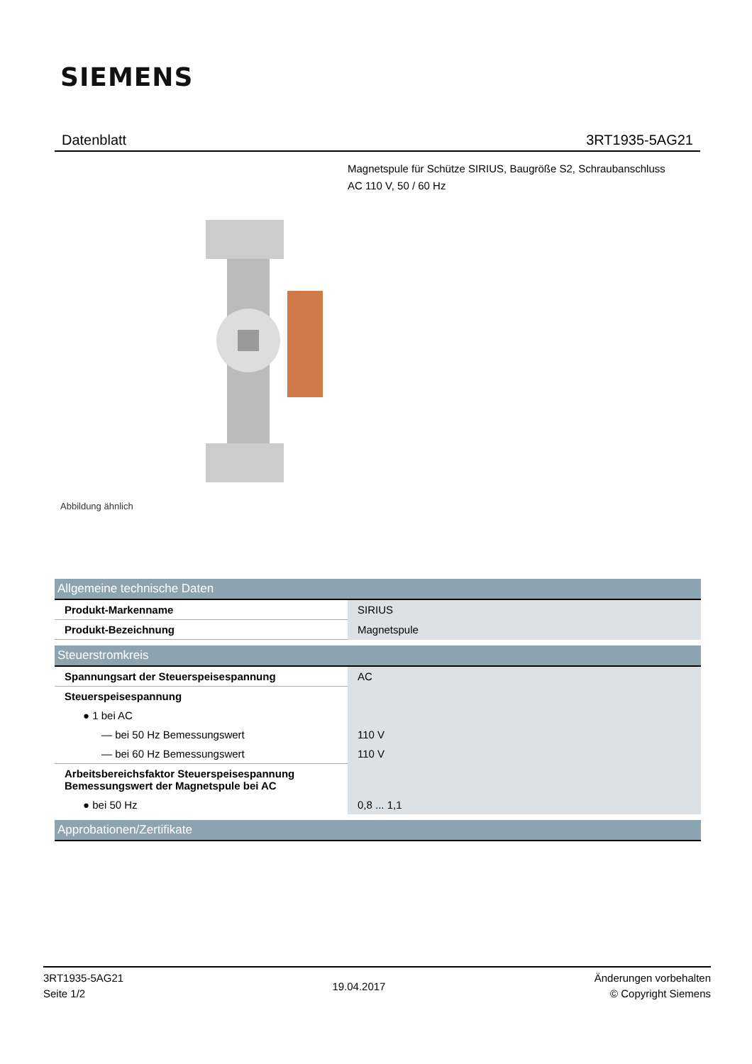SIEMENS
Datenblatt 3RT1935-5AG21
Magnetspule für Schütze SIRIUS, Baugröße S2, Schraubanschluss
AC 110 V, 50 / 60 Hz
Abbildung ähnlich
| Allgemeine technische Daten | |
| --- | --- |
| Produkt-Markenname | SIRIUS |
| Produkt-Bezeichnung | Magnetspule |
| Steuerstromkreis | |
| Spannungsart der Steuerspeisespannung | AC |
| Steuerspeisespannung | |
| ● 1 bei AC | |
| — bei 50 Hz Bemessungswert | 110 V |
| — bei 60 Hz Bemessungswert | 110 V |
| Arbeitsbereichsfaktor Steuerspeisespannung Bemessungswert der Magnetspule bei AC | |
| ● bei 50 Hz | 0,8 ... 1,1 |
| Approbationen/Zertifikate | |
3RT1935-5AG21
Seite 1/2
19.04.2017
Änderungen vorbehalten
© Copyright Siemens